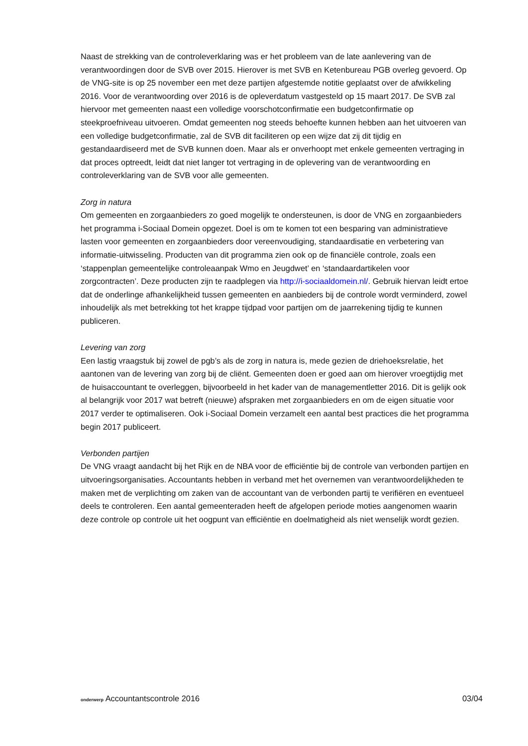Naast de strekking van de controleverklaring was er het probleem van de late aanlevering van de verantwoordingen door de SVB over 2015. Hierover is met SVB en Ketenbureau PGB overleg gevoerd. Op de VNG-site is op 25 november een met deze partijen afgestemde notitie geplaatst over de afwikkeling 2016. Voor de verantwoording over 2016 is de opleverdatum vastgesteld op 15 maart 2017. De SVB zal hiervoor met gemeenten naast een volledige voorschotconfirmatie een budgetconfirmatie op steekproefniveau uitvoeren. Omdat gemeenten nog steeds behoefte kunnen hebben aan het uitvoeren van een volledige budgetconfirmatie, zal de SVB dit faciliteren op een wijze dat zij dit tijdig en gestandaardiseerd met de SVB kunnen doen. Maar als er onverhoopt met enkele gemeenten vertraging in dat proces optreedt, leidt dat niet langer tot vertraging in de oplevering van de verantwoording en controleverklaring van de SVB voor alle gemeenten.
Zorg in natura
Om gemeenten en zorgaanbieders zo goed mogelijk te ondersteunen, is door de VNG en zorgaanbieders het programma i-Sociaal Domein opgezet. Doel is om te komen tot een besparing van administratieve lasten voor gemeenten en zorgaanbieders door vereenvoudiging, standaardisatie en verbetering van informatie-uitwisseling. Producten van dit programma zien ook op de financiële controle, zoals een ‘stappenplan gemeentelijke controleaanpak Wmo en Jeugdwet’ en ‘standaardartikelen voor zorgcontracten’. Deze producten zijn te raadplegen via http://i-sociaaldomein.nl/. Gebruik hiervan leidt ertoe dat de onderlinge afhankelijkheid tussen gemeenten en aanbieders bij de controle wordt verminderd, zowel inhoudelijk als met betrekking tot het krappe tijdpad voor partijen om de jaarrekening tijdig te kunnen publiceren.
Levering van zorg
Een lastig vraagstuk bij zowel de pgb’s als de zorg in natura is, mede gezien de driehoeksrelatie, het aantonen van de levering van zorg bij de cliënt. Gemeenten doen er goed aan om hierover vroegtijdig met de huisaccountant te overleggen, bijvoorbeeld in het kader van de managementletter 2016. Dit is gelijk ook al belangrijk voor 2017 wat betreft (nieuwe) afspraken met zorgaanbieders en om de eigen situatie voor 2017 verder te optimaliseren. Ook i-Sociaal Domein verzamelt een aantal best practices die het programma begin 2017 publiceert.
Verbonden partijen
De VNG vraagt aandacht bij het Rijk en de NBA voor de efficiëntie bij de controle van verbonden partijen en uitvoeringsorganisaties. Accountants hebben in verband met het overnemen van verantwoordelijkheden te maken met de verplichting om zaken van de accountant van de verbonden partij te verifiëren en eventueel deels te controleren. Een aantal gemeenteraden heeft de afgelopen periode moties aangenomen waarin deze controle op controle uit het oogpunt van efficiëntie en doelmatigheid als niet wenselijk wordt gezien.
onderwerp Accountantscontrole 2016
03/04